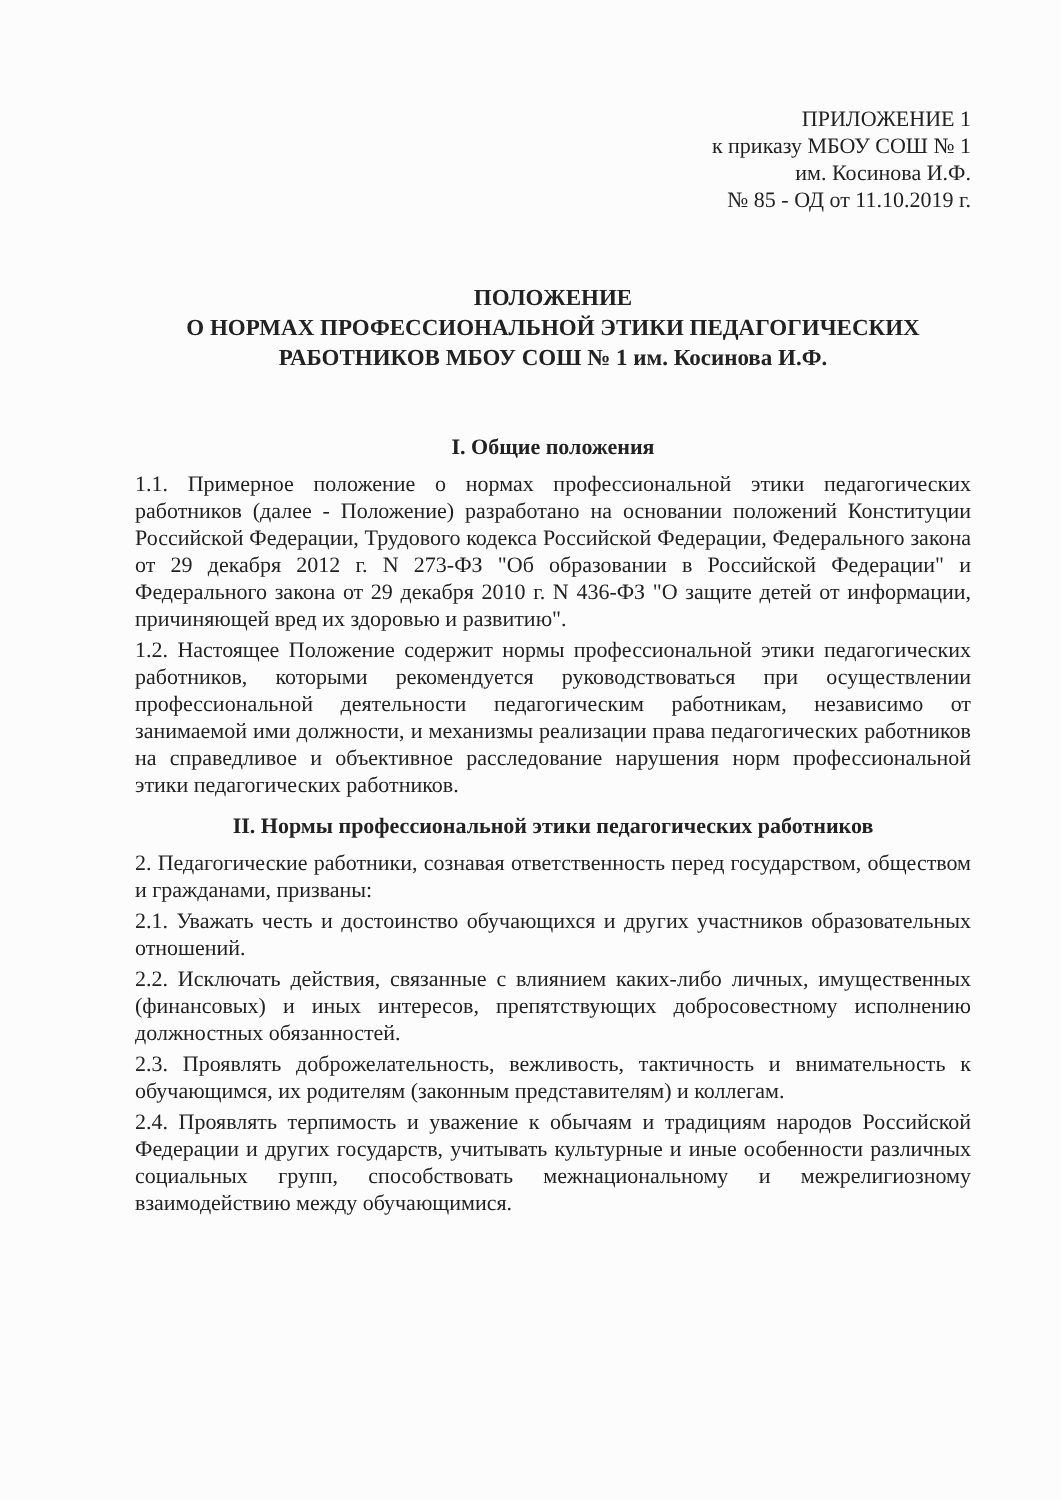ПРИЛОЖЕНИЕ 1
к приказу МБОУ СОШ № 1
им. Косинова И.Ф.
№ 85 - ОД от 11.10.2019 г.
ПОЛОЖЕНИЕ
О НОРМАХ ПРОФЕССИОНАЛЬНОЙ ЭТИКИ ПЕДАГОГИЧЕСКИХ
РАБОТНИКОВ МБОУ СОШ № 1 им. Косинова И.Ф.
I. Общие положения
1.1. Примерное положение о нормах профессиональной этики педагогических работников (далее - Положение) разработано на основании положений Конституции Российской Федерации, Трудового кодекса Российской Федерации, Федерального закона от 29 декабря 2012 г. N 273-ФЗ "Об образовании в Российской Федерации" и Федерального закона от 29 декабря 2010 г. N 436-ФЗ "О защите детей от информации, причиняющей вред их здоровью и развитию".
1.2. Настоящее Положение содержит нормы профессиональной этики педагогических работников, которыми рекомендуется руководствоваться при осуществлении профессиональной деятельности педагогическим работникам, независимо от занимаемой ими должности, и механизмы реализации права педагогических работников на справедливое и объективное расследование нарушения норм профессиональной этики педагогических работников.
II. Нормы профессиональной этики педагогических работников
2. Педагогические работники, сознавая ответственность перед государством, обществом и гражданами, призваны:
2.1. Уважать честь и достоинство обучающихся и других участников образовательных отношений.
2.2. Исключать действия, связанные с влиянием каких-либо личных, имущественных (финансовых) и иных интересов, препятствующих добросовестному исполнению должностных обязанностей.
2.3. Проявлять доброжелательность, вежливость, тактичность и внимательность к обучающимся, их родителям (законным представителям) и коллегам.
2.4. Проявлять терпимость и уважение к обычаям и традициям народов Российской Федерации и других государств, учитывать культурные и иные особенности различных социальных групп, способствовать межнациональному и межрелигиозному взаимодействию между обучающимися.